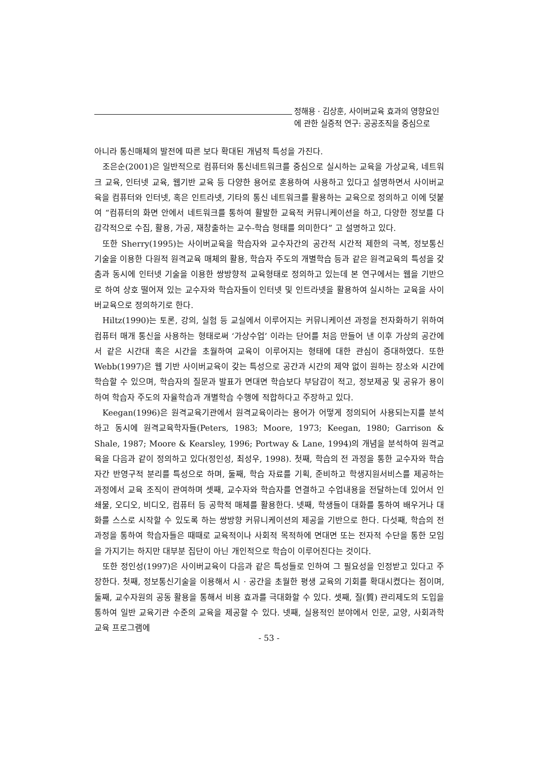정해용 · 김상훈, 사이버교육 효과의 영향요인
에 관한 실증적 연구: 공공조직을 중심으로
아니라 통신매체의 발전에 따른 보다 확대된 개념적 특성을 가진다.
조은순(2001)은 일반적으로 컴퓨터와 통신네트워크를 중심으로 실시하는 교육을 가상교육, 네트워크 교육, 인터넷 교육, 웹기반 교육 등 다양한 용어로 혼용하여 사용하고 있다고 설명하면서 사이버교육을 컴퓨터와 인터넷, 혹은 인트라넷, 기타의 통신 네트워크를 활용하는 교육으로 정의하고 이에 덧붙여 “컴퓨터의 화면 안에서 네트워크를 통하여 활발한 교육적 커뮤니케이션을 하고, 다양한 정보를 다 감각적으로 수집, 활용, 가공, 재창출하는 교수-학습 형태를 의미한다” 고 설명하고 있다.
또한 Sherry(1995)는 사이버교육을 학습자와 교수자간의 공간적 시간적 제한의 극복, 정보통신 기술을 이용한 다원적 원격교육 매체의 활용, 학습자 주도의 개별학습 등과 같은 원격교육의 특성을 갖춤과 동시에 인터넷 기술을 이용한 쌍방향적 교육형태로 정의하고 있는데 본 연구에서는 웹을 기반으로 하여 상호 떨어져 있는 교수자와 학습자들이 인터넷 및 인트라넷을 활용하여 실시하는 교육을 사이버교육으로 정의하기로 한다.
Hiltz(1990)는 토론, 강의, 실험 등 교실에서 이루어지는 커뮤니케이션 과정을 전자화하기 위하여 컴퓨터 매개 통신을 사용하는 형태로써 ‘가상수업’ 이라는 단어를 처음 만들어 낸 이후 가상의 공간에서 같은 시간대 혹은 시간을 초월하여 교육이 이루어지는 형태에 대한 관심이 증대하였다. 또한 Webb(1997)은 웹 기반 사이버교육이 갖는 특성으로 공간과 시간의 제약 없이 원하는 장소와 시간에 학습할 수 있으며, 학습자의 질문과 발표가 면대면 학습보다 부담감이 적고, 정보제공 및 공유가 용이하여 학습자 주도의 자율학습과 개별학습 수행에 적합하다고 주장하고 있다.
Keegan(1996)은 원격교육기관에서 원격교육이라는 용어가 어떻게 정의되어 사용되는지를 분석하고 동시에 원격교육학자들(Peters, 1983; Moore, 1973; Keegan, 1980; Garrison & Shale, 1987; Moore & Kearsley, 1996; Portway & Lane, 1994)의 개념을 분석하여 원격교육을 다음과 같이 정의하고 있다(정인성, 최성우, 1998). 첫째, 학습의 전 과정을 통한 교수자와 학습자간 반영구적 분리를 특성으로 하며, 둘째, 학습 자료를 기획, 준비하고 학생지원서비스를 제공하는 과정에서 교육 조직이 관여하며 셋째, 교수자와 학습자를 연결하고 수업내용을 전달하는데 있어서 인쇄물, 오디오, 비디오, 컴퓨터 등 공학적 매체를 활용한다. 넷째, 학생들이 대화를 통하여 배우거나 대화를 스스로 시작할 수 있도록 하는 쌍방향 커뮤니케이션의 제공을 기반으로 한다. 다섯째, 학습의 전 과정을 통하여 학습자들은 때때로 교육적이나 사회적 목적하에 면대면 또는 전자적 수단을 통한 모임을 가지기는 하지만 대부분 집단이 아닌 개인적으로 학습이 이루어진다는 것이다.
또한 정인성(1997)은 사이버교육이 다음과 같은 특성들로 인하여 그 필요성을 인정받고 있다고 주장한다. 첫째, 정보통신기술을 이용해서 시 · 공간을 초월한 평생 교육의 기회를 확대시켰다는 점이며, 둘째, 교수자원의 공동 활용을 통해서 비용 효과를 극대화할 수 있다. 셋째, 질(質) 관리제도의 도입을 통하여 일반 교육기관 수준의 교육을 제공할 수 있다. 넷째, 실용적인 분야에서 인문, 교양, 사회과학 교육 프로그램에
- 53 -